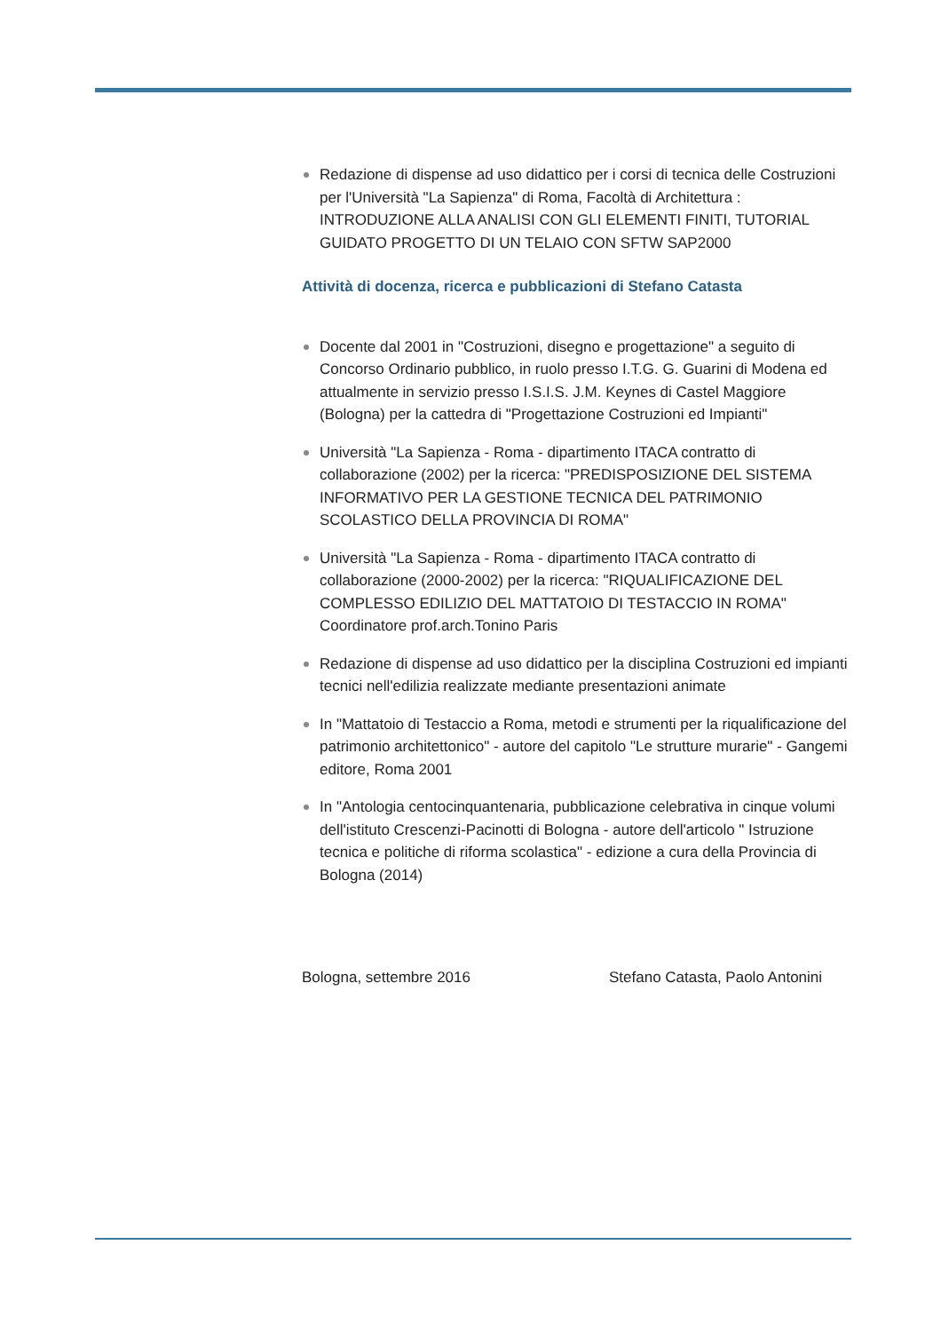Redazione di dispense ad uso didattico per i corsi di tecnica delle Costruzioni per l'Università "La Sapienza" di Roma, Facoltà di Architettura : INTRODUZIONE ALLA ANALISI CON GLI ELEMENTI FINITI, TUTORIAL GUIDATO PROGETTO DI UN TELAIO CON SFTW SAP2000
Attività di docenza, ricerca e pubblicazioni di Stefano Catasta
Docente dal 2001 in "Costruzioni, disegno e progettazione" a seguito di Concorso Ordinario pubblico, in ruolo presso I.T.G. G. Guarini di Modena ed attualmente in servizio presso I.S.I.S. J.M. Keynes di Castel Maggiore (Bologna) per la cattedra di "Progettazione Costruzioni ed Impianti"
Università "La Sapienza - Roma - dipartimento ITACA contratto di collaborazione (2002) per la ricerca: "PREDISPOSIZIONE DEL SISTEMA INFORMATIVO PER LA GESTIONE TECNICA DEL PATRIMONIO SCOLASTICO DELLA PROVINCIA DI ROMA"
Università "La Sapienza - Roma - dipartimento ITACA contratto di collaborazione (2000-2002) per la ricerca: "RIQUALIFICAZIONE DEL COMPLESSO EDILIZIO DEL MATTATOIO DI TESTACCIO IN ROMA" Coordinatore prof.arch.Tonino Paris
Redazione di dispense ad uso didattico per la disciplina Costruzioni ed impianti tecnici nell'edilizia realizzate mediante presentazioni animate
In "Mattatoio di Testaccio a Roma, metodi e strumenti per la riqualificazione del patrimonio architettonico" - autore del capitolo "Le strutture murarie" - Gangemi editore, Roma 2001
In "Antologia centocinquantenaria, pubblicazione celebrativa in cinque volumi dell'istituto Crescenzi-Pacinotti di Bologna - autore dell'articolo " Istruzione tecnica e politiche di riforma scolastica" - edizione a cura della Provincia di Bologna (2014)
Bologna, settembre 2016 Stefano Catasta, Paolo Antonini